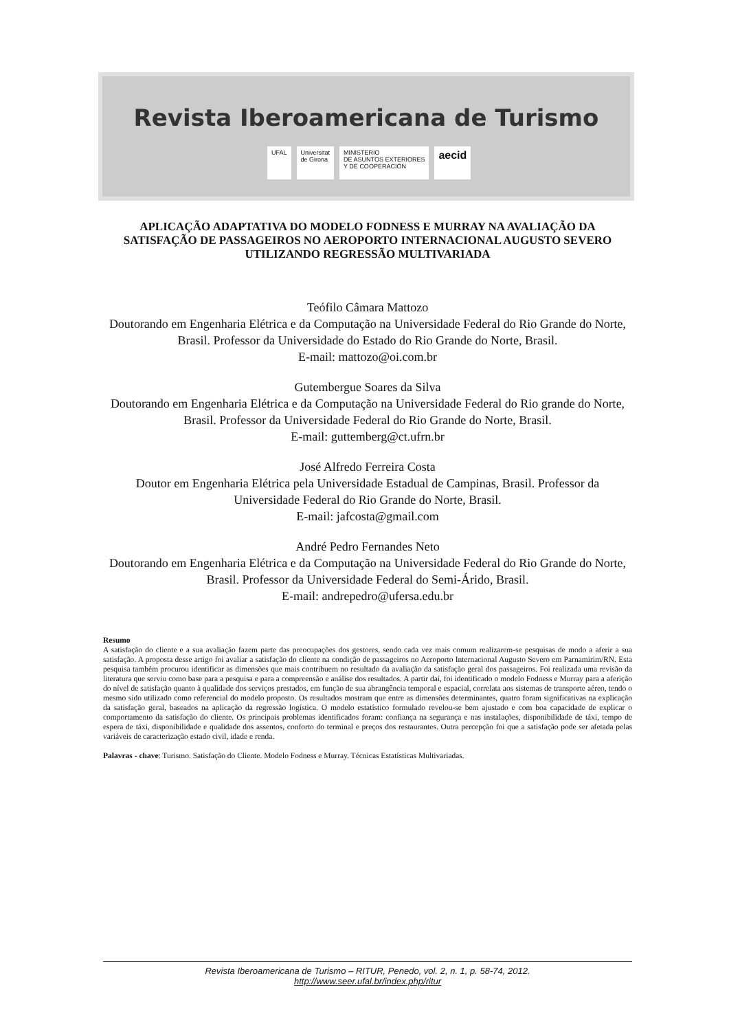Revista Iberoamericana de Turismo
UFAL Universitat
de Girona
MINISTERIO
DE ASUNTOS EXTERIORES
Y DE COOPERACIÓN
aecid
APLICAÇÃO ADAPTATIVA DO MODELO FODNESS E MURRAY NA AVALIAÇÃO DA SATISFAÇÃO DE PASSAGEIROS NO AEROPORTO INTERNACIONAL AUGUSTO SEVERO UTILIZANDO REGRESSÃO MULTIVARIADA
Teófilo Câmara Mattozo
Doutorando em Engenharia Elétrica e da Computação na Universidade Federal do Rio Grande do Norte, Brasil. Professor da Universidade do Estado do Rio Grande do Norte, Brasil.
E-mail: mattozo@oi.com.br
Gutembergue Soares da Silva
Doutorando em Engenharia Elétrica e da Computação na Universidade Federal do Rio grande do Norte, Brasil. Professor da Universidade Federal do Rio Grande do Norte, Brasil.
E-mail: guttemberg@ct.ufrn.br
José Alfredo Ferreira Costa
Doutor em Engenharia Elétrica pela Universidade Estadual de Campinas, Brasil. Professor da Universidade Federal do Rio Grande do Norte, Brasil.
E-mail: jafcosta@gmail.com
André Pedro Fernandes Neto
Doutorando em Engenharia Elétrica e da Computação na Universidade Federal do Rio Grande do Norte, Brasil. Professor da Universidade Federal do Semi-Árido, Brasil.
E-mail: andrepedro@ufersa.edu.br
Resumo
A satisfação do cliente e a sua avaliação fazem parte das preocupações dos gestores, sendo cada vez mais comum realizarem-se pesquisas de modo a aferir a sua satisfação. A proposta desse artigo foi avaliar a satisfação do cliente na condição de passageiros no Aeroporto Internacional Augusto Severo em Parnamirim/RN. Esta pesquisa também procurou identificar as dimensões que mais contribuem no resultado da avaliação da satisfação geral dos passageiros. Foi realizada uma revisão da literatura que serviu como base para a pesquisa e para a compreensão e análise dos resultados. A partir daí, foi identificado o modelo Fodness e Murray para a aferição do nível de satisfação quanto à qualidade dos serviços prestados, em função de sua abrangência temporal e espacial, correlata aos sistemas de transporte aéreo, tendo o mesmo sido utilizado como referencial do modelo proposto. Os resultados mostram que entre as dimensões determinantes, quatro foram significativas na explicação da satisfação geral, baseados na aplicação da regressão logística. O modelo estatístico formulado revelou-se bem ajustado e com boa capacidade de explicar o comportamento da satisfação do cliente. Os principais problemas identificados foram: confiança na segurança e nas instalações, disponibilidade de táxi, tempo de espera de táxi, disponibilidade e qualidade dos assentos, conforto do terminal e preços dos restaurantes. Outra percepção foi que a satisfação pode ser afetada pelas variáveis de caracterização estado civil, idade e renda.
Palavras - chave: Turismo. Satisfação do Cliente. Modelo Fodness e Murray. Técnicas Estatísticas Multivariadas.
Revista Iberoamericana de Turismo – RITUR, Penedo, vol. 2, n. 1, p. 58-74, 2012.
http://www.seer.ufal.br/index.php/ritur